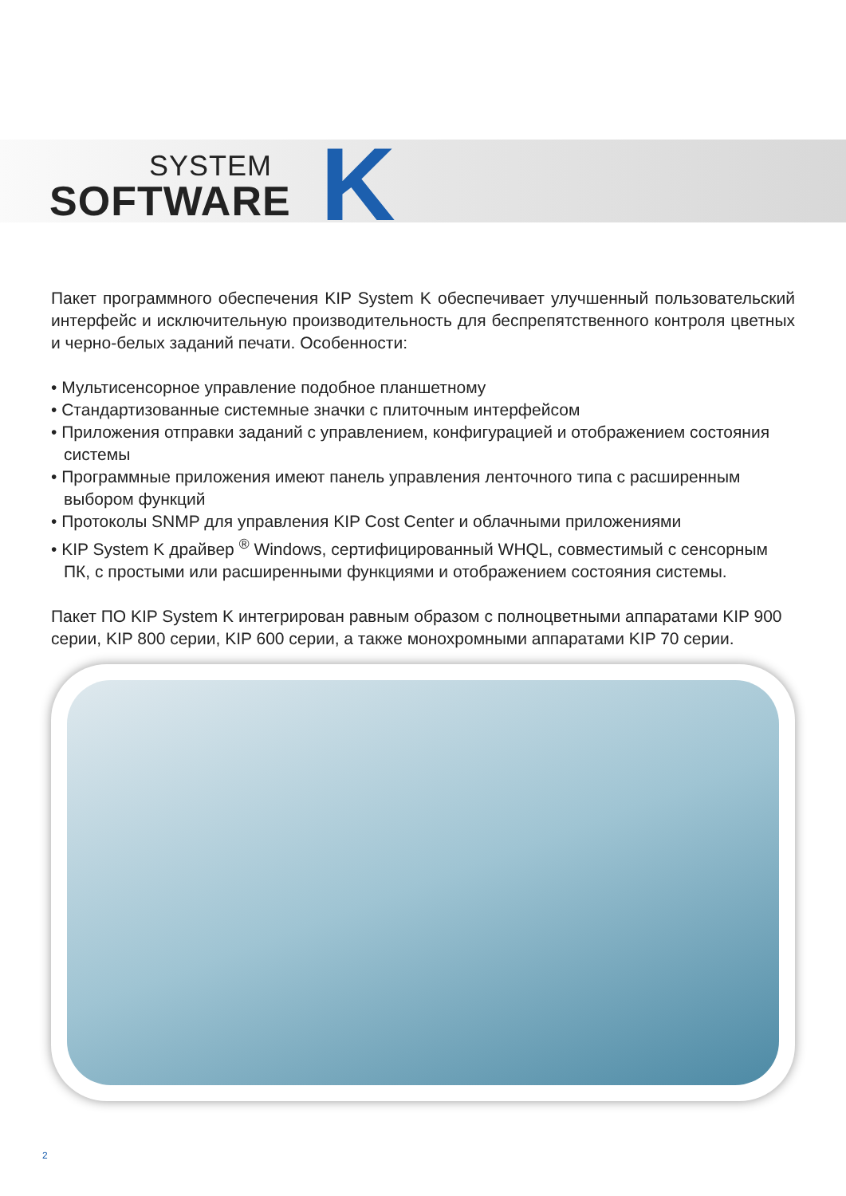SYSTEM
SOFTWARE
K
Пакет программного обеспечения KIP System K обеспечивает улучшенный пользовательский интерфейс и исключительную производительность для беспрепятственного контроля цветных и черно-белых заданий печати. Особенности:
• Мультисенсорное управление подобное планшетному
• Стандартизованные системные значки с плиточным интерфейсом
• Приложения отправки заданий с управлением, конфигурацией и отображением состояния системы
• Программные приложения имеют панель управления ленточного типа с расширенным выбором функций
• Протоколы SNMP для управления KIP Cost Center и облачными приложениями
• KIP System K драйвер <sup>®</sup> Windows, сертифицированный WHQL, совместимый с сенсорным ПК, с простыми или расширенными функциями и отображением состояния системы.
Пакет ПО KIP System K интегрирован равным образом с полноцветными аппаратами KIP 900 серии, KIP 800 серии, KIP 600 серии, а также монохромными аппаратами KIP 70 серии.
2